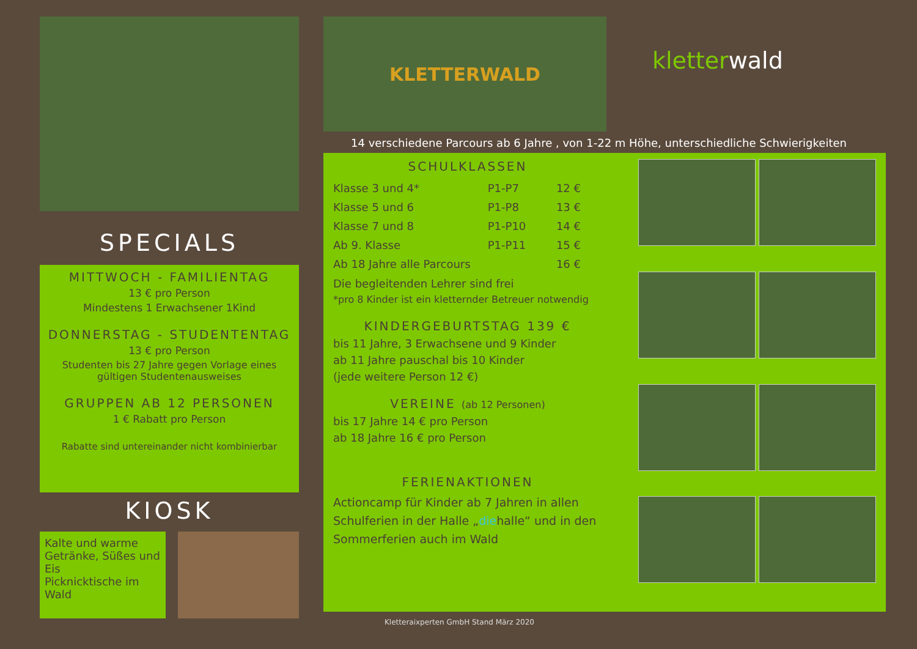SPECIALS
MITTWOCH - FAMILIENTAG
13 € pro Person
Mindestens 1 Erwachsener 1Kind
DONNERSTAG - STUDENTENTAG
13 € pro Person
Studenten bis 27 Jahre gegen Vorlage eines gültigen Studentenausweises
GRUPPEN AB 12 PERSONEN
1 € Rabatt pro Person
Rabatte sind untereinander nicht kombinierbar
KIOSK
Kalte und warme Getränke, Süßes und Eis
Picknicktische im Wald
KLETTERWALD
kletterwald
14 verschiedene Parcours ab 6 Jahre , von 1-22 m Höhe, unterschiedliche Schwierigkeiten
SCHULKLASSEN
| Klasse 3 und 4* | P1-P7 | 12 € |
| Klasse 5 und 6 | P1-P8 | 13 € |
| Klasse 7 und 8 | P1-P10 | 14 € |
| Ab 9. Klasse | P1-P11 | 15 € |
| Ab 18 Jahre alle Parcours | | 16 € |
Die begleitenden Lehrer sind frei
*pro 8 Kinder ist ein kletternder Betreuer notwendig
KINDERGEBURTSTAG 139 €
bis 11 Jahre, 3 Erwachsene und 9 Kinder
ab 11 Jahre pauschal bis 10 Kinder
(jede weitere Person 12 €)
VEREINE (ab 12 Personen)
bis 17 Jahre 14 € pro Person
ab 18 Jahre 16 € pro Person
FERIENAKTIONEN
Actioncamp für Kinder ab 7 Jahren in allen Schulferien in der Halle „diehalle“ und in den Sommerferien auch im Wald
Kletteraixperten GmbH Stand März 2020